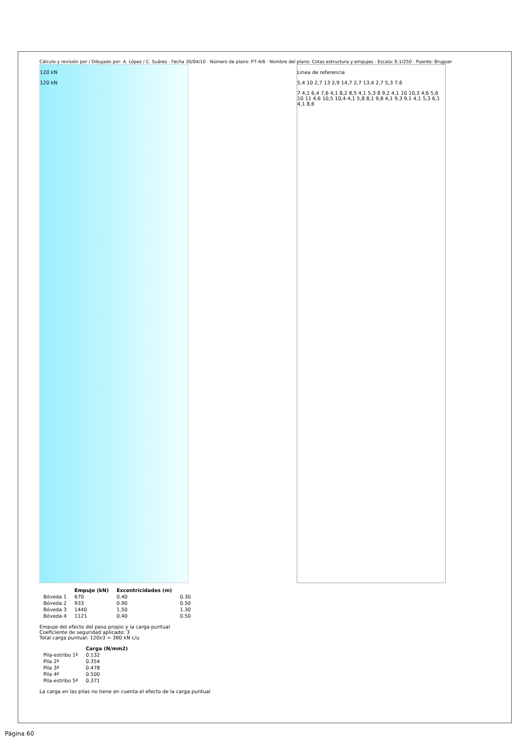Cálculo y revisión por / Dibujado por: A. López / C. Suárez · Fecha 30/04/10 · Número de plano: P7-4/6 · Nombre del plano: Cotas estructura y empujes · Escala: E:1/250 · Puente: Bruguer
120 kN
120 kN
Linea de referencia
5,4 10 2,7 13 2,9 14,7 2,7 13,4 2,7 5,3 7,6
7 4,1 6,4 7,6 4,1 8,2 8,5 4,1 5,3 8 9,2 4,1 10 10,3 4,6 5,6 10 11 4,6 10,5 10,4 4,1 5,8 8,1 9,8 4,1 9,3 9,1 4,1 5,3 6,1 4,1 8,6
| | Empuje (kN) | Excentricidades (m) | |
| --- | --- | --- | --- |
| Bóveda 1 | 670 | 0.40 | 0.30 |
| Bóveda 2 | 933 | 0.90 | 0.50 |
| Bóveda 3 | 1440 | 1.50 | 1.30 |
| Bóveda 4 | 1121 | 0.40 | 0.50 |
Empuje del efecto del peso propio y la carga puntual
Coeficiente de seguridad aplicado: 3
Total carga puntual: 120x3 = 360 kN c/u
| | Carga (N/mm2) |
| --- | --- |
| Pila-estribo 1ª | 0.132 |
| Pila 2ª | 0.354 |
| Pila 3ª | 0.478 |
| Pila 4ª | 0.500 |
| Pila-estribo 5ª | 0.371 |
La carga en las pilas no tiene en cuenta el efecto de la carga puntual
Página 60